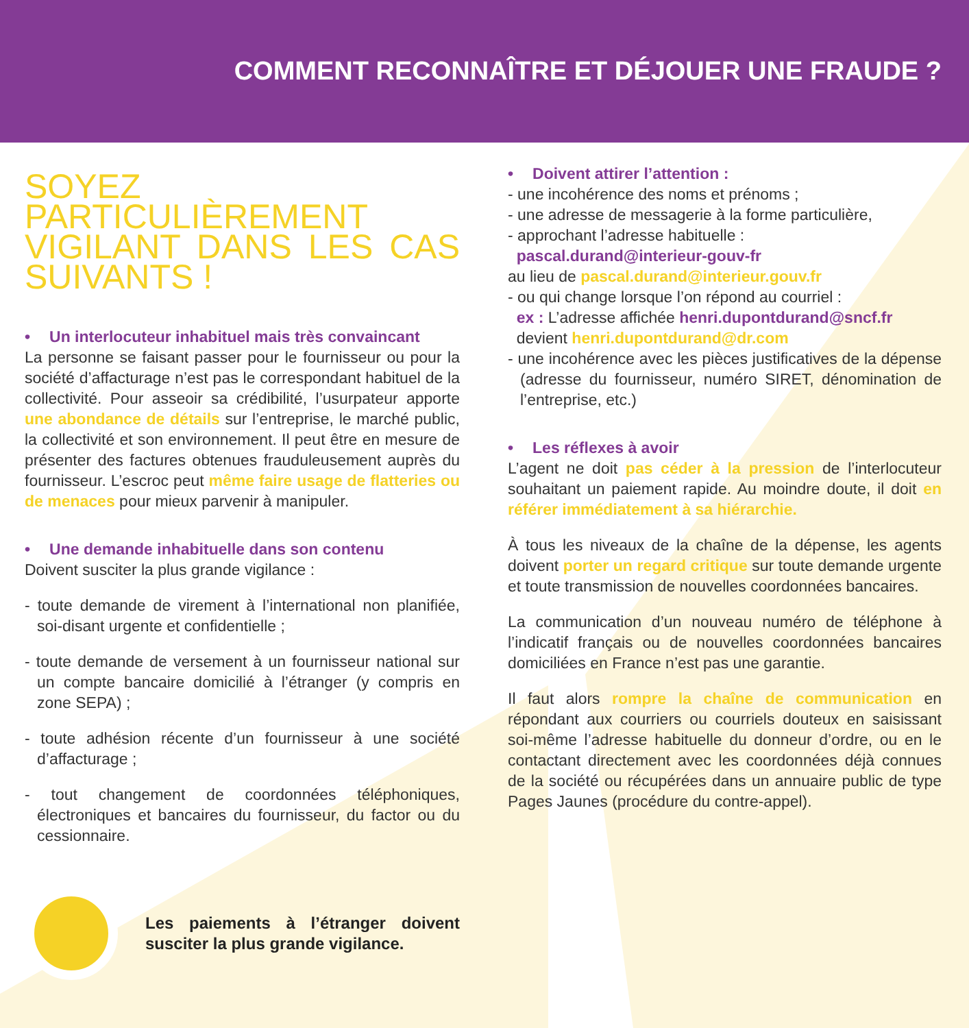COMMENT RECONNAÎTRE ET DÉJOUER UNE FRAUDE ?
SOYEZ PARTICULIÈREMENT VIGILANT DANS LES CAS SUIVANTS !
• Un interlocuteur inhabituel mais très convaincant
La personne se faisant passer pour le fournisseur ou pour la société d’affacturage n’est pas le correspondant habituel de la collectivité. Pour asseoir sa crédibilité, l’usurpateur apporte une abondance de détails sur l’entreprise, le marché public, la collectivité et son environnement. Il peut être en mesure de présenter des factures obtenues frauduleusement auprès du fournisseur. L’escroc peut même faire usage de flatteries ou de menaces pour mieux parvenir à manipuler.
• Une demande inhabituelle dans son contenu
Doivent susciter la plus grande vigilance :
- toute demande de virement à l’international non planifiée, soi-disant urgente et confidentielle ;
- toute demande de versement à un fournisseur national sur un compte bancaire domicilié à l’étranger (y compris en zone SEPA) ;
- toute adhésion récente d’un fournisseur à une société d’affacturage ;
- tout changement de coordonnées téléphoniques, électroniques et bancaires du fournisseur, du factor ou du cessionnaire.
Les paiements à l’étranger doivent susciter la plus grande vigilance.
• Doivent attirer l’attention :
- une incohérence des noms et prénoms ;
- une adresse de messagerie à la forme particulière,
- approchant l’adresse habituelle :
pascal.durand@interieur-gouv-fr
au lieu de pascal.durand@interieur.gouv.fr
- ou qui change lorsque l’on répond au courriel :
ex : L’adresse affichée henri.dupontdurand@sncf.fr
devient henri.dupontdurand@dr.com
- une incohérence avec les pièces justificatives de la dépense (adresse du fournisseur, numéro SIRET, dénomination de l’entreprise, etc.)
• Les réflexes à avoir
L’agent ne doit pas céder à la pression de l’interlocuteur souhaitant un paiement rapide. Au moindre doute, il doit en référer immédiatement à sa hiérarchie.
À tous les niveaux de la chaîne de la dépense, les agents doivent porter un regard critique sur toute demande urgente et toute transmission de nouvelles coordonnées bancaires.
La communication d’un nouveau numéro de téléphone à l’indicatif français ou de nouvelles coordonnées bancaires domiciliées en France n’est pas une garantie.
Il faut alors rompre la chaîne de communication en répondant aux courriers ou courriels douteux en saisissant soi-même l’adresse habituelle du donneur d’ordre, ou en le contactant directement avec les coordonnées déjà connues de la société ou récupérées dans un annuaire public de type Pages Jaunes (procédure du contre-appel).